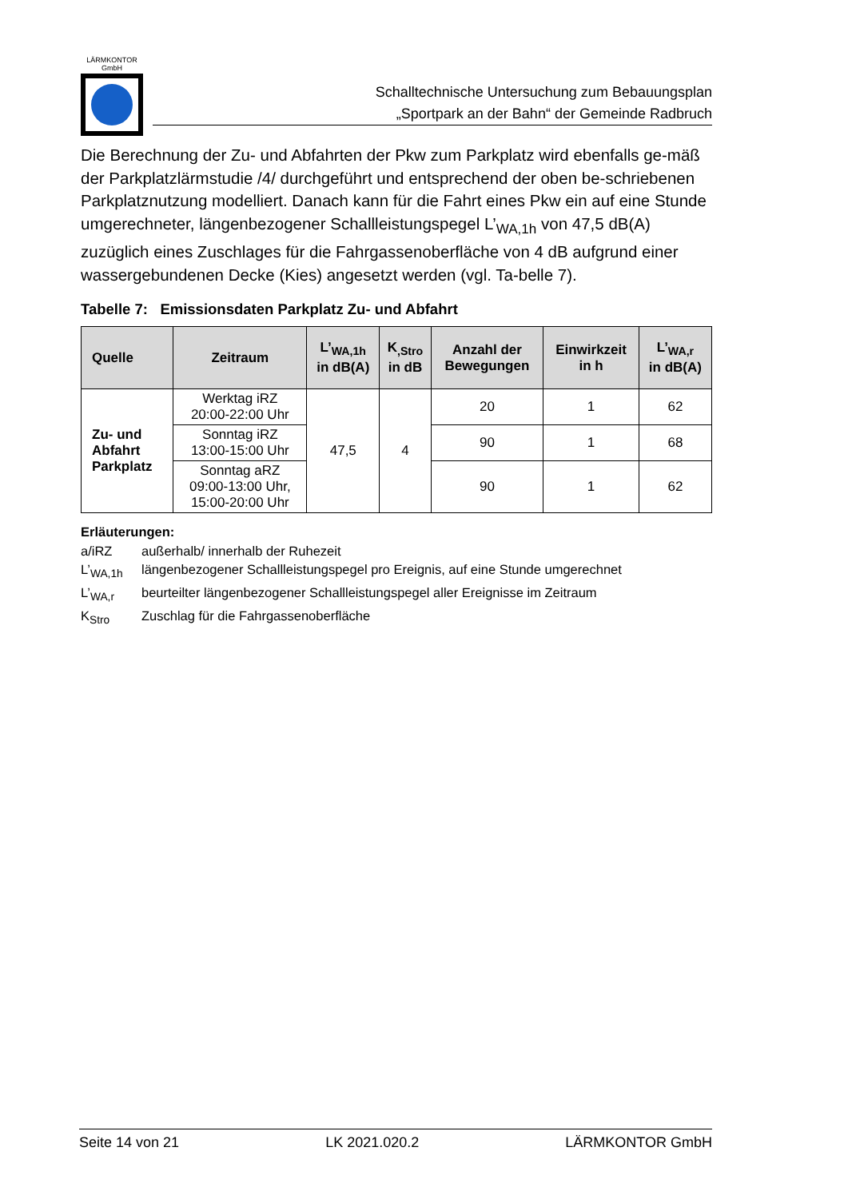LÄRMKONTOR
GmbH
Schalltechnische Untersuchung zum Bebauungsplan
„Sportpark an der Bahn“ der Gemeinde Radbruch
Die Berechnung der Zu- und Abfahrten der Pkw zum Parkplatz wird ebenfalls ge-mäß der Parkplatzlärmstudie /4/ durchgeführt und entsprechend der oben be-schriebenen Parkplatznutzung modelliert. Danach kann für die Fahrt eines Pkw ein auf eine Stunde umgerechneter, längenbezogener Schallleistungspegel L’<sub>WA,1h</sub> von 47,5 dB(A) zuzüglich eines Zuschlages für die Fahrgassenoberfläche von 4 dB aufgrund einer wassergebundenen Decke (Kies) angesetzt werden (vgl. Ta-belle 7).
Tabelle 7: Emissionsdaten Parkplatz Zu- und Abfahrt
| Quelle | Zeitraum | L’<sub>WA,1h</sub> in dB(A) | K<sub>,Stro</sub> in dB | Anzahl der Bewegungen | Einwirkzeit in h | L’<sub>WA,r</sub> in dB(A) |
| --- | --- | --- | --- | --- | --- | --- |
| Zu- und Abfahrt Parkplatz | Werktag iRZ 20:00-22:00 Uhr | 47,5 | 4 | 20 | 1 | 62 |
| | Sonntag iRZ 13:00-15:00 Uhr | | | 90 | 1 | 68 |
| | Sonntag aRZ 09:00-13:00 Uhr, 15:00-20:00 Uhr | | | 90 | 1 | 62 |
Erläuterungen:
a/iRZ außerhalb/ innerhalb der Ruhezeit
L’<sub>WA,1h</sub> längenbezogener Schallleistungspegel pro Ereignis, auf eine Stunde umgerechnet
L’<sub>WA,r</sub> beurteilter längenbezogener Schallleistungspegel aller Ereignisse im Zeitraum
K<sub>Stro</sub> Zuschlag für die Fahrgassenoberfläche
Seite 14 von 21 LK 2021.020.2 LÄRMKONTOR GmbH